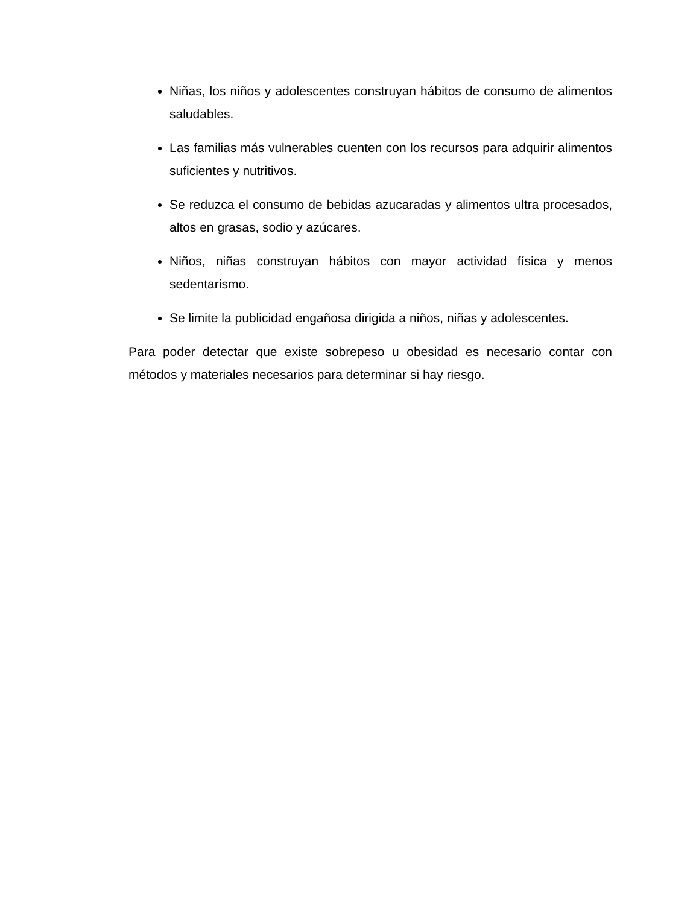Niñas, los niños y adolescentes construyan hábitos de consumo de alimentos saludables.
Las familias más vulnerables cuenten con los recursos para adquirir alimentos suficientes y nutritivos.
Se reduzca el consumo de bebidas azucaradas y alimentos ultra procesados, altos en grasas, sodio y azúcares.
Niños, niñas construyan hábitos con mayor actividad física y menos sedentarismo.
Se limite la publicidad engañosa dirigida a niños, niñas y adolescentes.
Para poder detectar que existe sobrepeso u obesidad es necesario contar con métodos y materiales necesarios para determinar si hay riesgo.